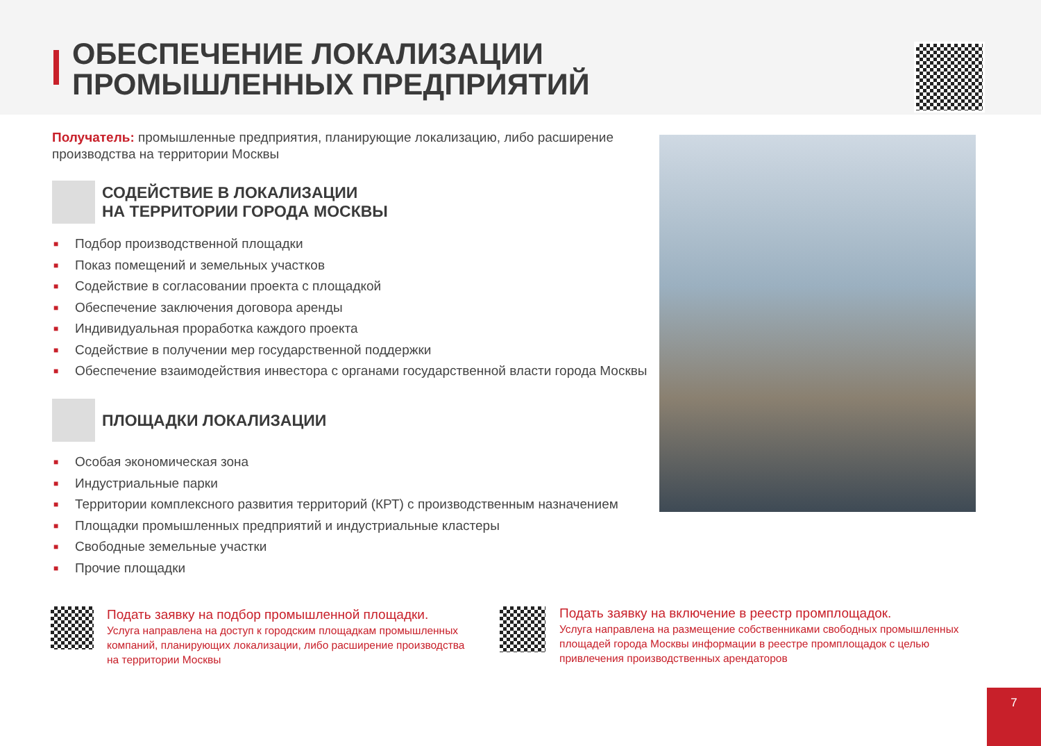ОБЕСПЕЧЕНИЕ ЛОКАЛИЗАЦИИ
ПРОМЫШЛЕННЫХ ПРЕДПРИЯТИЙ
Получатель: промышленные предприятия, планирующие локализацию, либо расширение производства на территории Москвы
СОДЕЙСТВИЕ В ЛОКАЛИЗАЦИИ
НА ТЕРРИТОРИИ ГОРОДА МОСКВЫ
■ Подбор производственной площадки
■ Показ помещений и земельных участков
■ Содействие в согласовании проекта с площадкой
■ Обеспечение заключения договора аренды
■ Индивидуальная проработка каждого проекта
■ Содействие в получении мер государственной поддержки
■ Обеспечение взаимодействия инвестора с органами государственной власти города Москвы
ПЛОЩАДКИ ЛОКАЛИЗАЦИИ
■ Особая экономическая зона
■ Индустриальные парки
■ Территории комплексного развития территорий (КРТ) с производственным назначением
■ Площадки промышленных предприятий и индустриальные кластеры
■ Свободные земельные участки
■ Прочие площадки
Подать заявку на подбор промышленной площадки.
Услуга направлена на доступ к городским площадкам промышленных компаний, планирующих локализации, либо расширение производства на территории Москвы
Подать заявку на включение в реестр промплощадок.
Услуга направлена на размещение собственниками свободных промышленных площадей города Москвы информации в реестре промплощадок с целью привлечения производственных арендаторов
7